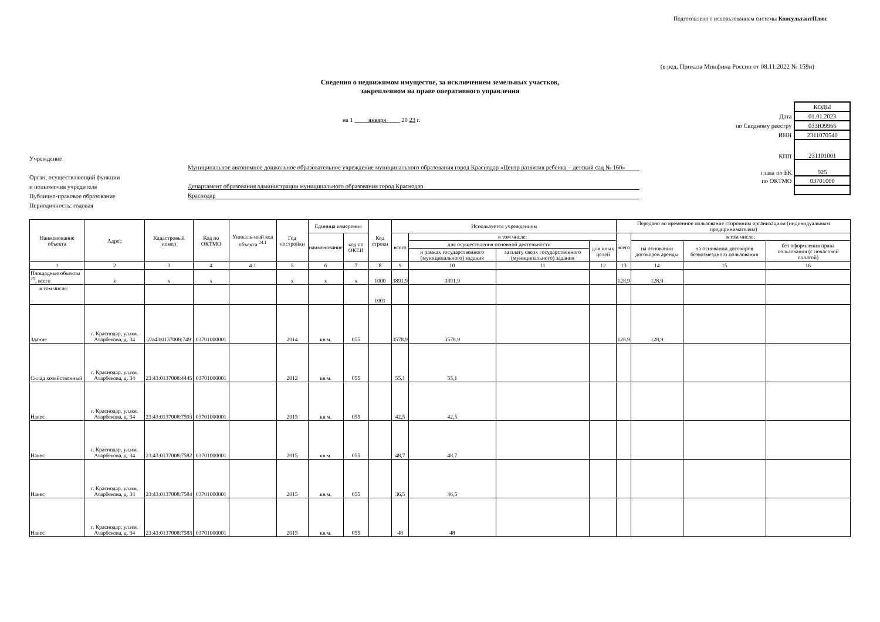Подготовлено с использованием системы КонсультантПлюс
(в ред. Приказа Минфина России от 08.11.2022 № 159н)
Сведения о недвижимом имуществе, за исключением земельных участков,
закрепленном на праве оперативного управления
на 1 января 20 23 г.
Учреждение
Муниципальное автономное дошкольное образовательное учреждение муниципального образования город Краснодар «Центр развития ребенка – детский сад № 160»
Орган, осуществляющий функции
и полномочия учредителя Департамент образования администрации муниципального образования город Краснодар
Публично-правовое образование Краснодар
Периодичность: годовая
| | КОДЫ |
| Дата | 01.01.2023 |
| по Сводному реестру | 033Ю9966 |
| ИНН | 2311070540 |
| КПП | 231101001 |
| глава по БК | 925 |
| по ОКТМО | 03701000 |
| Наименование объекта | Адрес | Кадастровый номер | Код по ОКТМО | Уникаль-ный код объекта <sup>24.1</sup> | Год постройки | Единица измерения | | Код строки | Используется учреждением | | | | Передано во временное пользование сторонним организациям (индивидуальным предпринимателям) | | | |
| --- | --- | --- | --- | --- | --- | --- | --- | --- | --- | --- | --- | --- | --- | --- | --- | --- |
| | | | | | | наименование | код по ОКЕИ | | всего | в том числе: | | | всего | в том числе: | | |
| | | | | | | | | | | для осуществления основной деятельности | | для иных целей | | на основании договоров аренды | на основании договоров безвозмездного пользования | без оформления права пользования (с почасовой оплатой) |
| | | | | | | | | | | в рамках государственного (муниципального) задания | за плату сверх государственного (муниципального) задания | | | | | |
| 1 | 2 | 3 | 4 | 4.1 | 5 | 6 | 7 | 8 | 9 | 10 | 11 | 12 | 13 | 14 | 15 | 16 |
| Площадные объекты <sup>25</sup>, всего | x | x | x | | x | x | x | 1000 | 3891,9 | 3891,9 | | | 128,9 | 128,9 | | |
| в том числе: | | | | | | | | 1001 | | | | | | | | |
| Здание | г. Краснодар, ул.им. Атарбекова, д. 34 | 23:43:0137008:749 | 03701000001 | | 2014 | кв.м. | 055 | | 3578,9 | 3578,9 | | | 128,9 | 128,9 | | |
| Склад хозяйственный | г. Краснодар, ул.им. Атарбекова, д. 34 | 23:43:0137008:4445 | 03701000001 | | 2012 | кв.м. | 055 | | 55,1 | 55,1 | | | | | | |
| Навес | г. Краснодар, ул.им. Атарбекова, д. 34 | 23:43:0137008:7593 | 03701000001 | | 2015 | кв.м. | 055 | | 42,5 | 42,5 | | | | | | |
| Навес | г. Краснодар, ул.им. Атарбекова, д. 34 | 23:43:0137008:7582 | 03701000001 | | 2015 | кв.м. | 055 | | 48,7 | 48,7 | | | | | | |
| Навес | г. Краснодар, ул.им. Атарбекова, д. 34 | 23:43:0137008:7584 | 03701000001 | | 2015 | кв.м. | 055 | | 36,5 | 36,5 | | | | | | |
| Навес | г. Краснодар, ул.им. Атарбекова, д. 34 | 23:43:0137008:7583 | 03701000001 | | 2015 | кв.м. | 055 | | 48 | 48 | | | | | | |